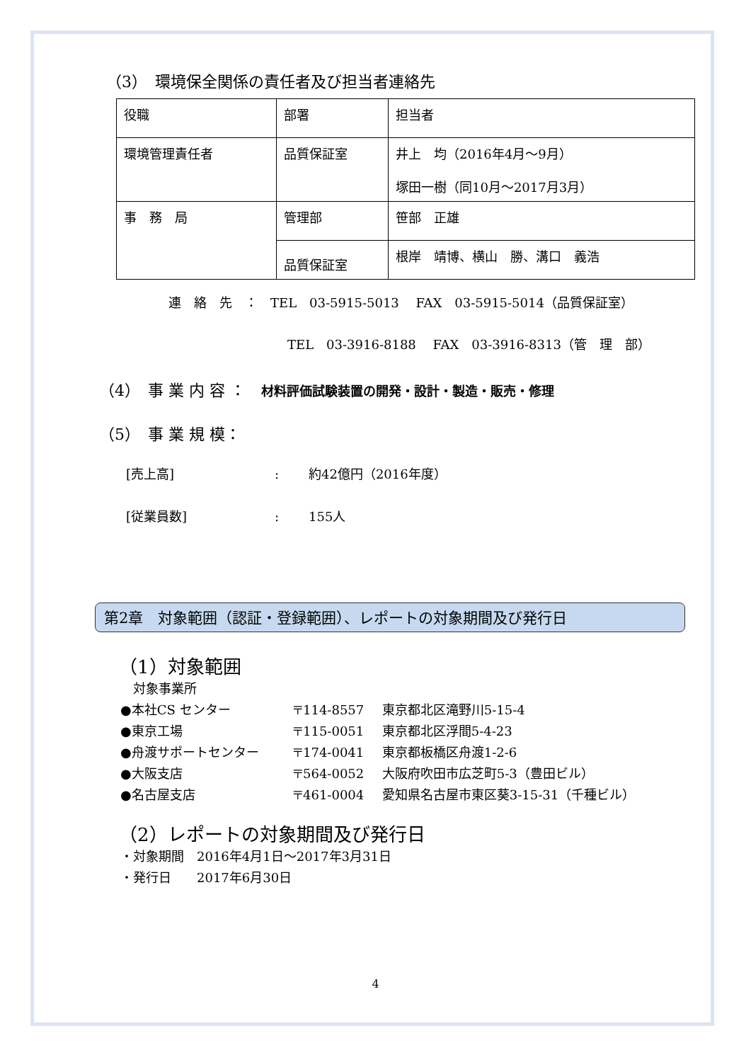（3）　環境保全関係の責任者及び担当者連絡先
| 役職 | 部署 | 担当者 |
| 環境管理責任者 | 品質保証室 | 井上 均（2016年4月～9月） 塚田一樹（同10月～2017月3月） |
| 事 務 局 | 管理部 | 笹部 正雄 |
| | 品質保証室 | 根岸 靖博、横山 勝、溝口 義浩 |
連　絡　先　：　TEL　03-5915-5013　 FAX　03-5915-5014（品質保証室）
TEL　03-3916-8188　 FAX　03-3916-8313（管　理　部）
（4）　事 業 内 容 ：　材料評価試験装置の開発・設計・製造・販売・修理
（5）　事 業 規 模：
[売上高]: 約42億円（2016年度）
[従業員数]: 155人
第2章　対象範囲（認証・登録範囲）、レポートの対象期間及び発行日
（1）対象範囲
対象事業所
●本社CS センター 〒114-8557 東京都北区滝野川5-15-4
●東京工場 〒115-0051 東京都北区浮間5-4-23
●舟渡サポートセンター 〒174-0041 東京都板橋区舟渡1-2-6
●大阪支店 〒564-0052 大阪府吹田市広芝町5-3（豊田ビル）
●名古屋支店 〒461-0004 愛知県名古屋市東区葵3-15-31（千種ビル）
（2）レポートの対象期間及び発行日
・対象期間　2016年4月1日～2017年3月31日
・発行日　　2017年6月30日
4